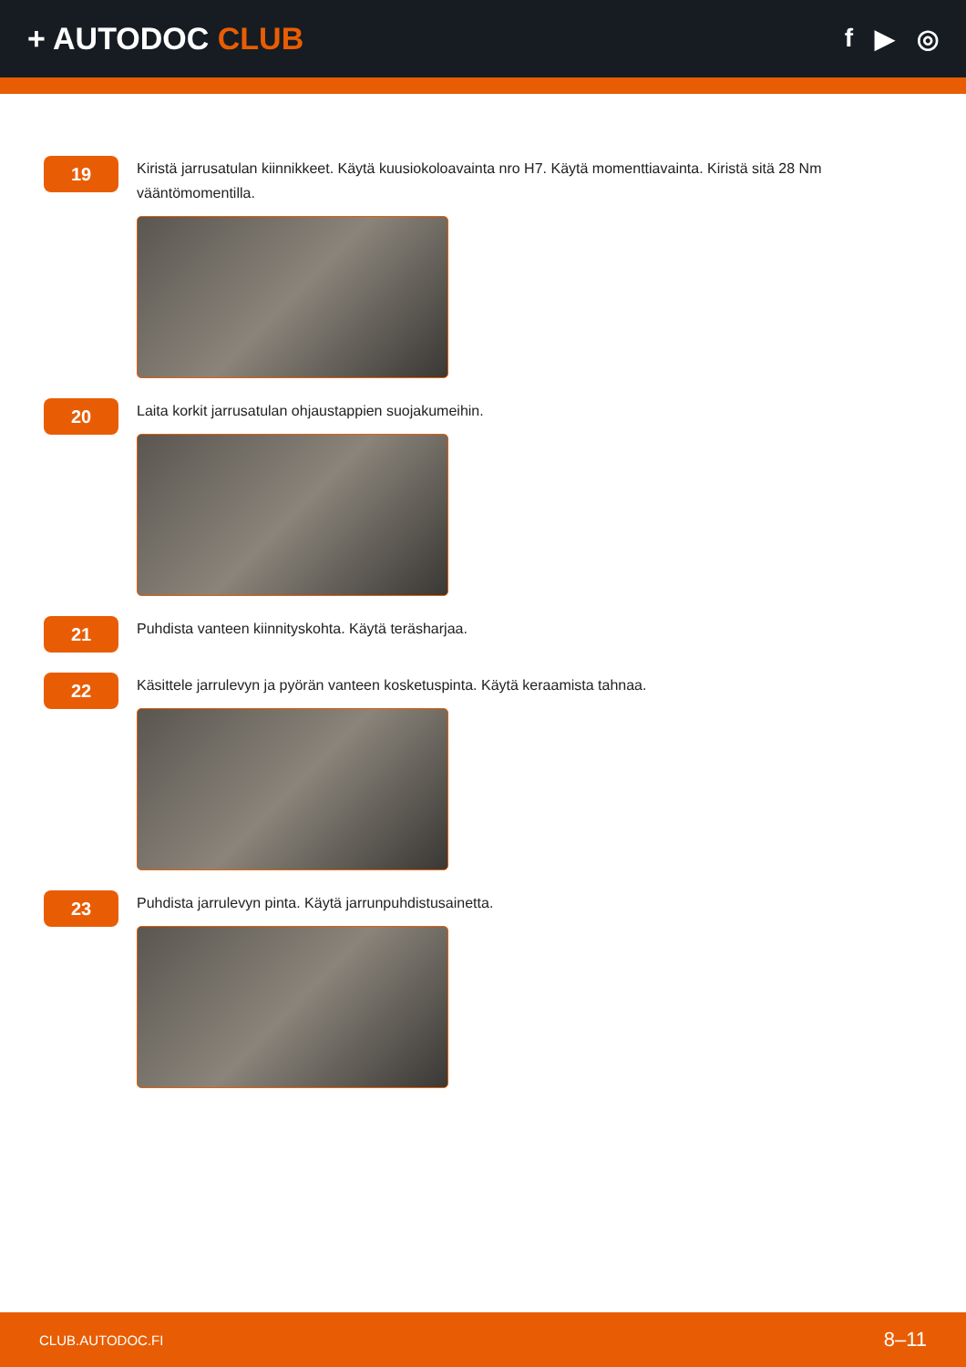+ AUTODOC CLUB
f ▶ ◎
19
Kiristä jarrusatulan kiinnikkeet. Käytä kuusiokoloavainta nro H7. Käytä momenttiavainta. Kiristä sitä 28 Nm vääntömomentilla.
20
Laita korkit jarrusatulan ohjaustappien suojakumeihin.
21
Puhdista vanteen kiinnityskohta. Käytä teräsharjaa.
22
Käsittele jarrulevyn ja pyörän vanteen kosketuspinta. Käytä keraamista tahnaa.
23
Puhdista jarrulevyn pinta. Käytä jarrunpuhdistusainetta.
CLUB.AUTODOC.FI 8–11